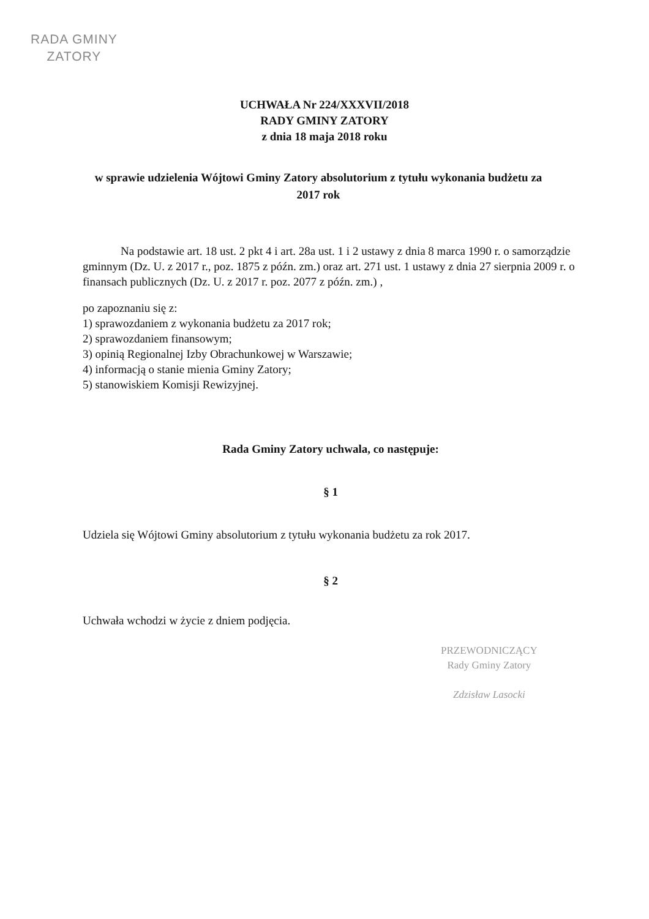RADA GMINY
ZATORY
UCHWAŁA Nr 224/XXXVII/2018
RADY GMINY ZATORY
z dnia 18 maja 2018 roku
w sprawie udzielenia Wójtowi Gminy Zatory absolutorium z tytułu wykonania budżetu za 2017 rok
Na podstawie art. 18 ust. 2 pkt 4 i art. 28a ust. 1 i 2 ustawy z dnia 8 marca 1990 r. o samorządzie gminnym (Dz. U. z 2017 r., poz. 1875 z późn. zm.) oraz art. 271 ust. 1 ustawy z dnia 27 sierpnia 2009 r. o finansach publicznych (Dz. U. z 2017 r. poz. 2077 z późn. zm.) ,
po zapoznaniu się z:
1) sprawozdaniem z wykonania budżetu za 2017 rok;
2) sprawozdaniem finansowym;
3) opinią Regionalnej Izby Obrachunkowej w Warszawie;
4) informacją o stanie mienia Gminy Zatory;
5) stanowiskiem Komisji Rewizyjnej.
Rada Gminy Zatory uchwala, co następuje:
§ 1
Udziela się Wójtowi Gminy absolutorium z tytułu wykonania budżetu za rok 2017.
§ 2
Uchwała wchodzi w życie z dniem podjęcia.
PRZEWODNICZĄCY
Rady Gminy Zatory
Zdzisław Lasocki